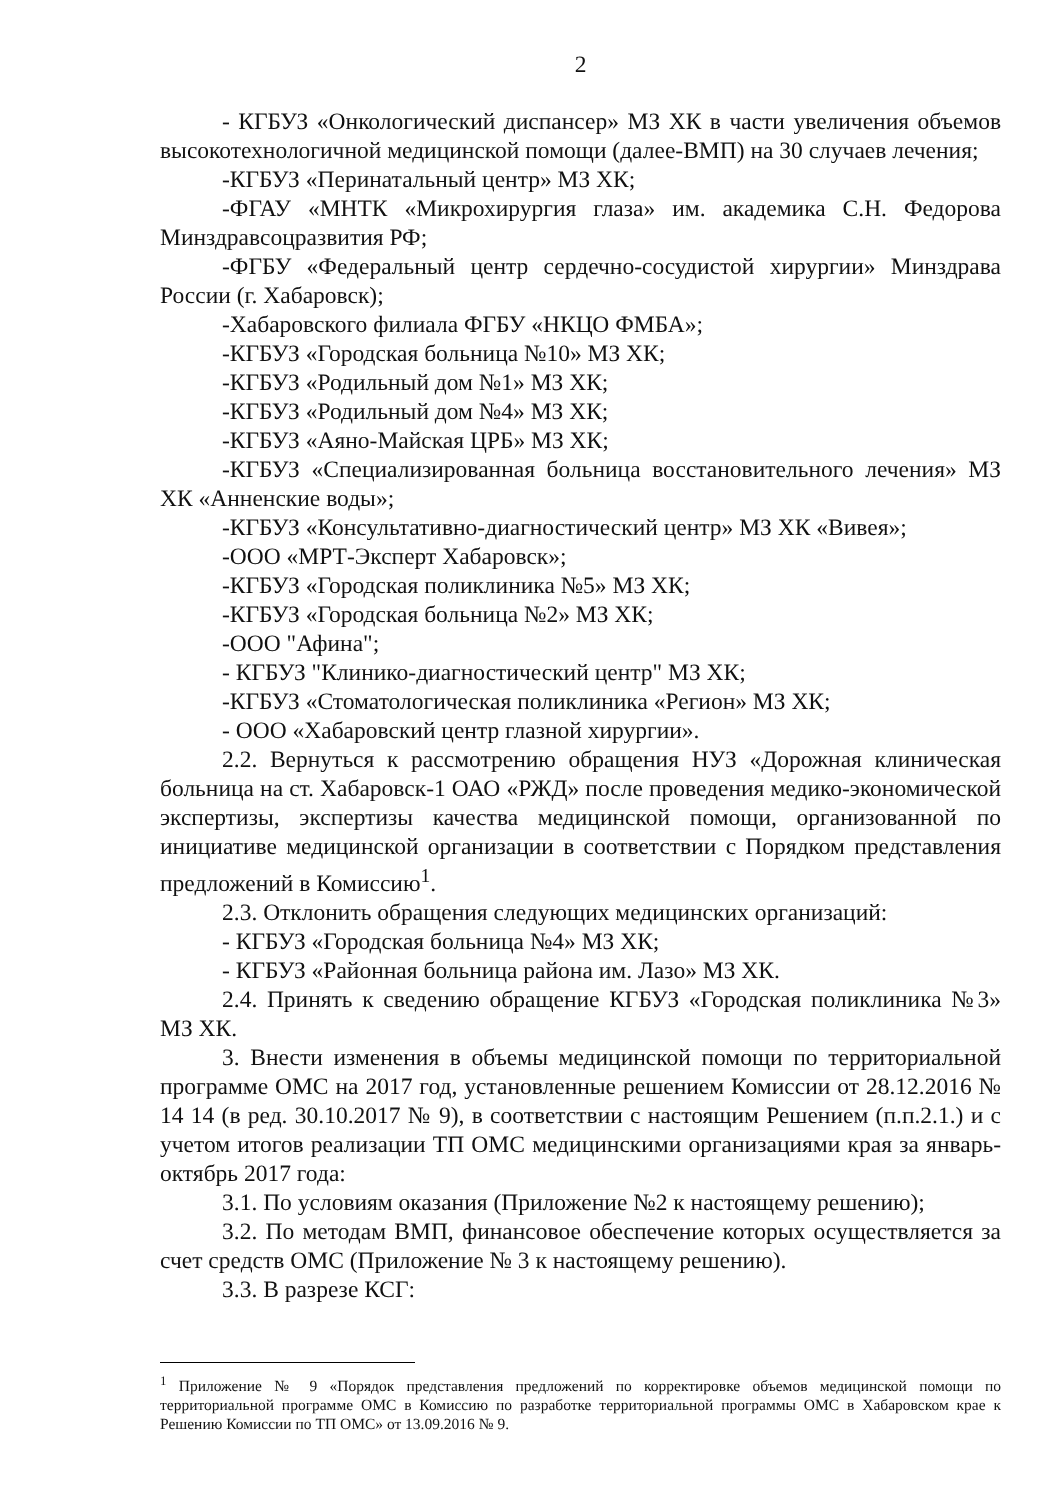2
- КГБУЗ «Онкологический диспансер» МЗ ХК в части увеличения объемов высокотехнологичной медицинской помощи (далее-ВМП) на 30 случаев лечения;
-КГБУЗ «Перинатальный центр» МЗ ХК;
-ФГАУ «МНТК «Микрохирургия глаза» им. академика С.Н. Федорова Минздравсоцразвития РФ;
-ФГБУ «Федеральный центр сердечно-сосудистой хирургии» Минздрава России (г. Хабаровск);
-Хабаровского филиала ФГБУ «НКЦО ФМБА»;
-КГБУЗ «Городская больница №10» МЗ ХК;
-КГБУЗ «Родильный дом №1» МЗ ХК;
-КГБУЗ «Родильный дом №4» МЗ ХК;
-КГБУЗ «Аяно-Майская ЦРБ» МЗ ХК;
-КГБУЗ «Специализированная больница восстановительного лечения» МЗ ХК «Анненские воды»;
-КГБУЗ «Консультативно-диагностический центр» МЗ ХК «Вивея»;
-ООО «МРТ-Эксперт Хабаровск»;
-КГБУЗ «Городская поликлиника №5» МЗ ХК;
-КГБУЗ «Городская больница №2» МЗ ХК;
-ООО "Афина";
- КГБУЗ "Клинико-диагностический центр" МЗ ХК;
-КГБУЗ «Стоматологическая поликлиника «Регион» МЗ ХК;
- ООО «Хабаровский центр глазной хирургии».
2.2. Вернуться к рассмотрению обращения НУЗ «Дорожная клиническая больница на ст. Хабаровск-1 ОАО «РЖД» после проведения медико-экономической экспертизы, экспертизы качества медицинской помощи, организованной по инициативе медицинской организации в соответствии с Порядком представления предложений в Комиссию<sup>1</sup>.
2.3. Отклонить обращения следующих медицинских организаций:
- КГБУЗ «Городская больница №4» МЗ ХК;
- КГБУЗ «Районная больница района им. Лазо» МЗ ХК.
2.4. Принять к сведению обращение КГБУЗ «Городская поликлиника №3» МЗ ХК.
3. Внести изменения в объемы медицинской помощи по территориальной программе ОМС на 2017 год, установленные решением Комиссии от 28.12.2016 № 14 14 (в ред. 30.10.2017 № 9), в соответствии с настоящим Решением (п.п.2.1.) и с учетом итогов реализации ТП ОМС медицинскими организациями края за январь-октябрь 2017 года:
3.1. По условиям оказания (Приложение №2 к настоящему решению);
3.2. По методам ВМП, финансовое обеспечение которых осуществляется за счет средств ОМС (Приложение № 3 к настоящему решению).
3.3. В разрезе КСГ:
<sup>1</sup> Приложение № 9 «Порядок представления предложений по корректировке объемов медицинской помощи по территориальной программе ОМС в Комиссию по разработке территориальной программы ОМС в Хабаровском крае к Решению Комиссии по ТП ОМС» от 13.09.2016 № 9.